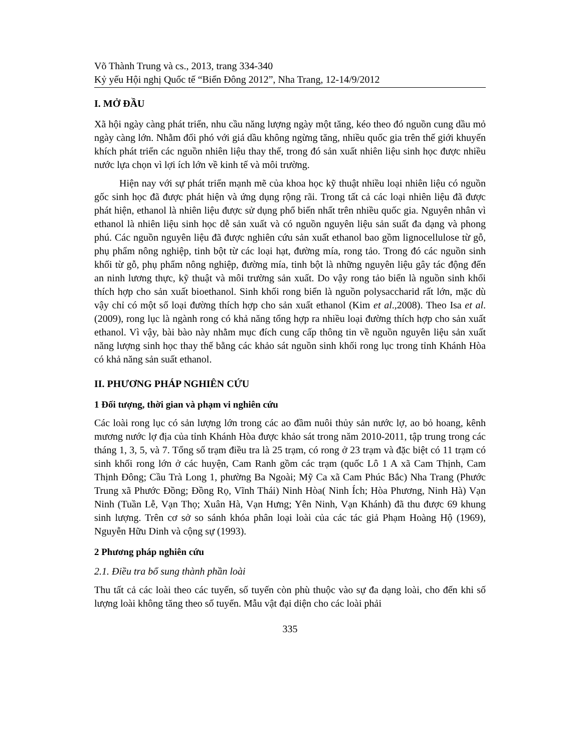Võ Thành Trung và cs., 2013, trang 334-340
Kỷ yếu Hội nghị Quốc tế “Biển Đông 2012”, Nha Trang, 12-14/9/2012
I. MỞ ĐẦU
Xã hội ngày càng phát triển, nhu cầu năng lượng ngày một tăng, kéo theo đó nguồn cung dầu mỏ ngày càng lớn. Nhằm đối phó với giá dầu không ngừng tăng, nhiều quốc gia trên thế giới khuyến khích phát triển các nguồn nhiên liệu thay thế, trong đó sản xuất nhiên liệu sinh học được nhiều nước lựa chọn vì lợi ích lớn về kinh tế và môi trường.
Hiện nay với sự phát triển mạnh mẽ của khoa học kỹ thuật nhiều loại nhiên liệu có nguồn gốc sinh học đã được phát hiện và ứng dụng rộng rãi. Trong tất cả các loại nhiên liệu đã được phát hiện, ethanol là nhiên liệu được sử dụng phổ biến nhất trên nhiều quốc gia. Nguyên nhân vì ethanol là nhiên liệu sinh học dễ sản xuất và có nguồn nguyên liệu sản suất đa dạng và phong phú. Các nguồn nguyên liệu đã được nghiên cứu sản xuất ethanol bao gồm lignocellulose từ gỗ, phụ phẩm nông nghiệp, tinh bột từ các loại hạt, đường mía, rong tảo. Trong đó các nguồn sinh khối từ gỗ, phụ phẩm nông nghiệp, đường mía, tinh bột là những nguyên liệu gây tác động đến an ninh lương thực, kỹ thuật và môi trường sản xuất. Do vậy rong tảo biển là nguồn sinh khối thích hợp cho sản xuất bioethanol. Sinh khối rong biển là nguồn polysaccharid rất lớn, mặc dù vậy chỉ có một số loại đường thích hợp cho sản xuất ethanol (Kim et al.,2008). Theo Isa et al. (2009), rong lục là ngành rong có khả năng tổng hợp ra nhiều loại đường thích hợp cho sản xuất ethanol. Vì vậy, bài bào này nhằm mục đích cung cấp thông tin về nguồn nguyên liệu sản xuất năng lượng sinh học thay thế bằng các khảo sát nguồn sinh khối rong lục trong tỉnh Khánh Hòa có khả năng sản suất ethanol.
II. PHƯƠNG PHÁP NGHIÊN CỨU
1 Đối tượng, thời gian và phạm vi nghiên cứu
Các loài rong lục có sản lượng lớn trong các ao đầm nuôi thủy sản nước lợ, ao bỏ hoang, kênh mương nước lợ địa của tỉnh Khánh Hòa được khảo sát trong năm 2010-2011, tập trung trong các tháng 1, 3, 5, và 7. Tổng số trạm điều tra là 25 trạm, có rong ở 23 trạm và đặc biệt có 11 trạm có sinh khối rong lớn ở các huyện, Cam Ranh gồm các trạm (quốc Lô 1 A xã Cam Thịnh, Cam Thịnh Đông; Cầu Trà Long 1, phường Ba Ngoài; Mỹ Ca xã Cam Phúc Bắc) Nha Trang (Phước Trung xã Phước Đồng; Đồng Rọ, Vĩnh Thái) Ninh Hòa( Ninh Ích; Hòa Phương, Ninh Hà) Vạn Ninh (Tuần Lễ, Vạn Thọ; Xuân Hà, Vạn Hưng; Yên Ninh, Vạn Khánh) đã thu được 69 khung sinh lượng. Trên cơ sở so sánh khóa phân loại loài của các tác giả Phạm Hoàng Hộ (1969), Nguyễn Hữu Dinh và cộng sự (1993).
2 Phương pháp nghiên cứu
2.1. Điều tra bổ sung thành phần loài
Thu tất cả các loài theo các tuyến, số tuyến còn phù thuộc vào sự đa dạng loài, cho đến khi số lượng loài không tăng theo số tuyến. Mẫu vật đại diện cho các loài phải
335